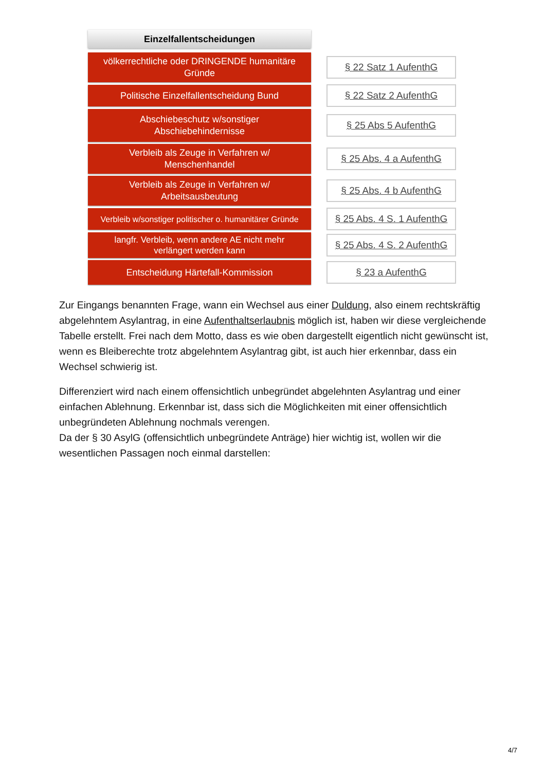Einzelfallentscheidungen
völkerrechtliche oder DRINGENDE humanitäre Gründe
§ 22 Satz 1 AufenthG
Politische Einzelfallentscheidung Bund
§ 22 Satz 2 AufenthG
Abschiebeschutz w/sonstiger
Abschiebehindernisse
§ 25 Abs 5 AufenthG
Verbleib als Zeuge in Verfahren w/
Menschenhandel
§ 25 Abs. 4 a AufenthG
Verbleib als Zeuge in Verfahren w/
Arbeitsausbeutung
§ 25 Abs. 4 b AufenthG
Verbleib w/sonstiger politischer o. humanitärer Gründe
§ 25 Abs. 4 S. 1 AufenthG
langfr. Verbleib, wenn andere AE nicht mehr
verlängert werden kann
§ 25 Abs. 4 S. 2 AufenthG
Entscheidung Härtefall-Kommission
§ 23 a AufenthG
Zur Eingangs benannten Frage, wann ein Wechsel aus einer Duldung, also einem rechtskräftig abgelehntem Asylantrag, in eine Aufenthaltserlaubnis möglich ist, haben wir diese vergleichende Tabelle erstellt. Frei nach dem Motto, dass es wie oben dargestellt eigentlich nicht gewünscht ist, wenn es Bleiberechte trotz abgelehntem Asylantrag gibt, ist auch hier erkennbar, dass ein Wechsel schwierig ist.
Differenziert wird nach einem offensichtlich unbegründet abgelehnten Asylantrag und einer einfachen Ablehnung. Erkennbar ist, dass sich die Möglichkeiten mit einer offensichtlich unbegründeten Ablehnung nochmals verengen.
Da der § 30 AsylG (offensichtlich unbegründete Anträge) hier wichtig ist, wollen wir die wesentlichen Passagen noch einmal darstellen:
4/7